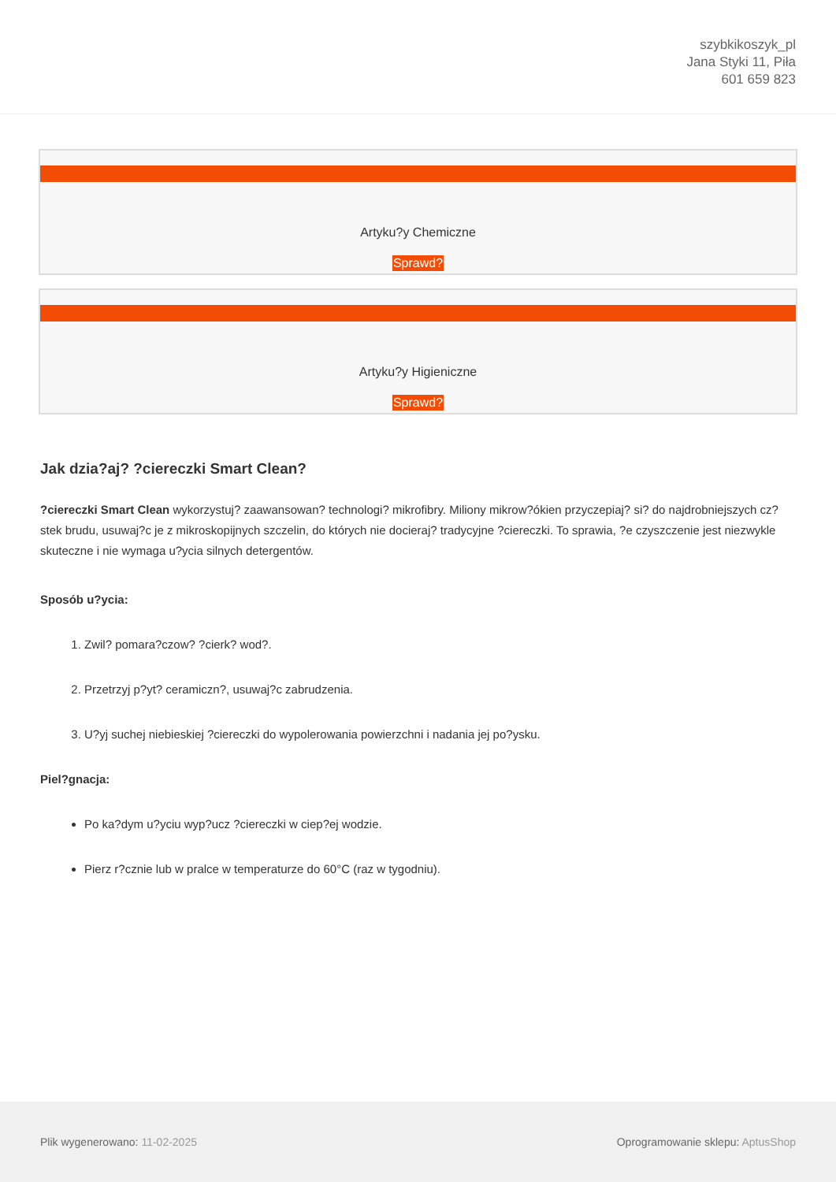szybkikoszyk_pl
Jana Styki 11, Piła
601 659 823
Artyku?y Chemiczne
Sprawd?
Artyku?y Higieniczne
Sprawd?
Jak dzia?aj? ?ciereczki Smart Clean?
?ciereczki Smart Clean wykorzystuj? zaawansowan? technologi? mikrofibry. Miliony mikrow?ókien przyczepiaj? si? do najdrobniejszych cz?stek brudu, usuwaj?c je z mikroskopijnych szczelin, do których nie docieraj? tradycyjne ?ciereczki. To sprawia, ?e czyszczenie jest niezwykle skuteczne i nie wymaga u?ycia silnych detergentów.
Sposób u?ycia:
1.
Zwil? pomara?czow? ?cierk? wod?.
2.
Przetrzyj p?yt? ceramiczn?, usuwaj?c zabrudzenia.
3.
U?yj suchej niebieskiej ?ciereczki do wypolerowania powierzchni i nadania jej po?ysku.
Piel?gnacja:
Po ka?dym u?yciu wyp?ucz ?ciereczki w ciep?ej wodzie.
Pierz r?cznie lub w pralce w temperaturze do 60°C (raz w tygodniu).
Plik wygenerowano: 11-02-2025 Oprogramowanie sklepu: AptusShop